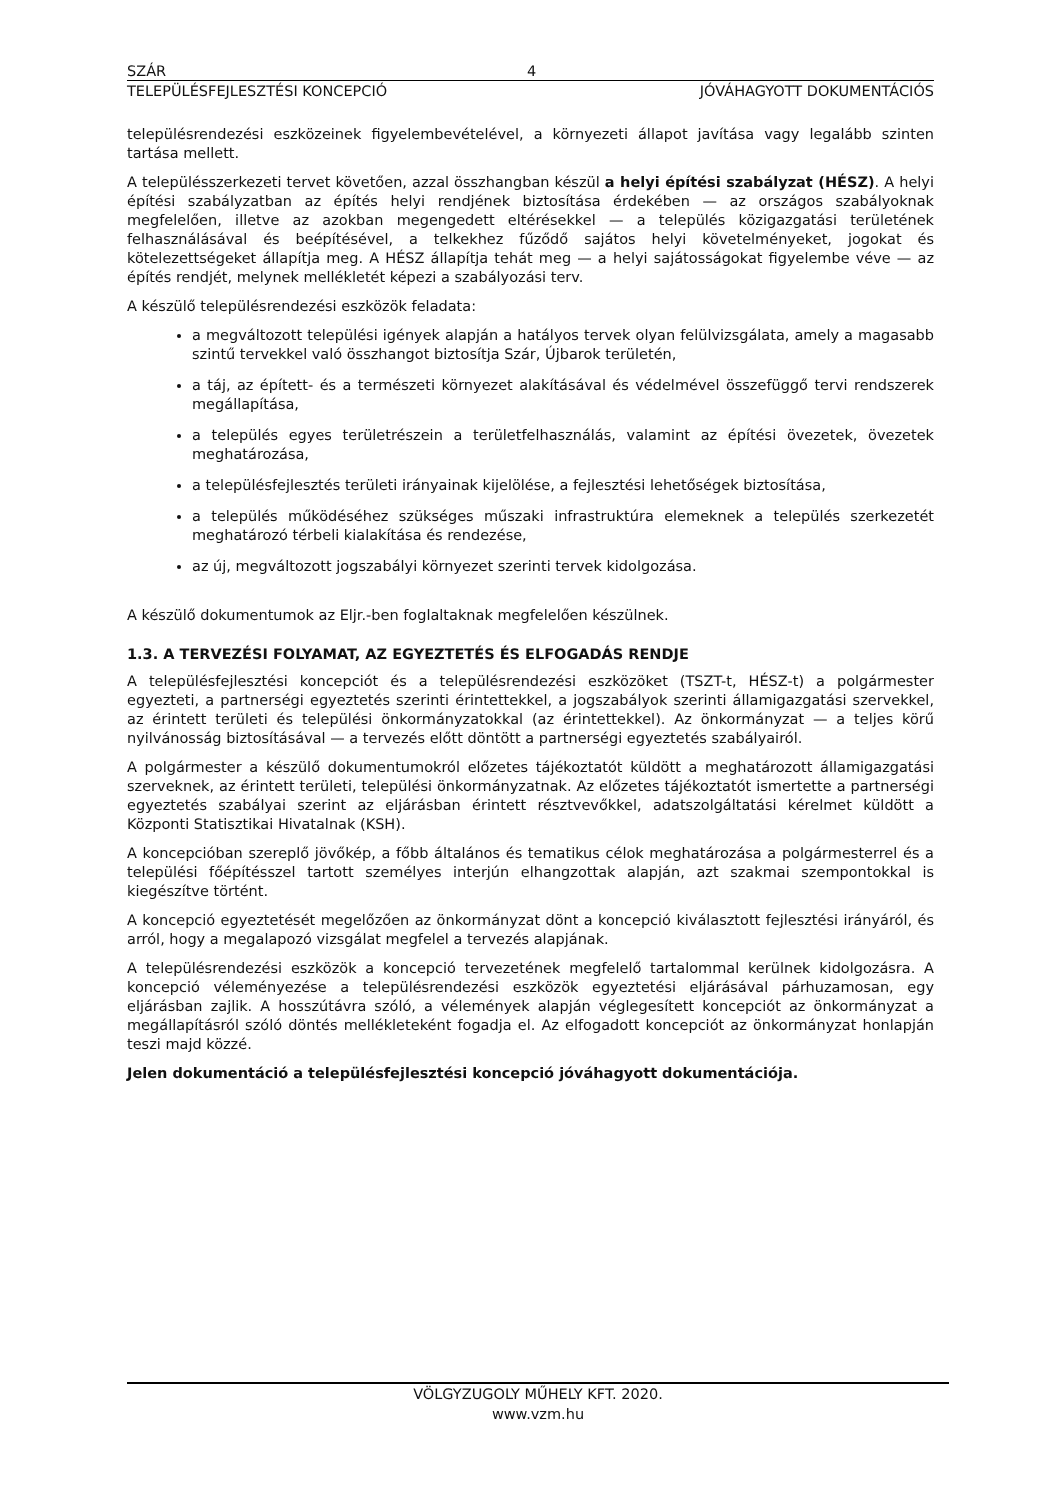SZÁR 4
TELEPÜLÉSFEJLESZTÉSI KONCEPCIÓ JÓVÁHAGYOTT DOKUMENTÁCIÓS
településrendezési eszközeinek figyelembevételével, a környezeti állapot javítása vagy legalább szinten tartása mellett.
A településszerkezeti tervet követően, azzal összhangban készül a helyi építési szabályzat (HÉSZ). A helyi építési szabályzatban az építés helyi rendjének biztosítása érdekében — az országos szabályoknak megfelelően, illetve az azokban megengedett eltérésekkel — a település közigazgatási területének felhasználásával és beépítésével, a telkekhez fűződő sajátos helyi követelményeket, jogokat és kötelezettségeket állapítja meg. A HÉSZ állapítja tehát meg — a helyi sajátosságokat figyelembe véve — az építés rendjét, melynek mellékletét képezi a szabályozási terv.
A készülő településrendezési eszközök feladata:
a megváltozott települési igények alapján a hatályos tervek olyan felülvizsgálata, amely a magasabb szintű tervekkel való összhangot biztosítja Szár, Újbarok területén,
a táj, az épített- és a természeti környezet alakításával és védelmével összefüggő tervi rendszerek megállapítása,
a település egyes területrészein a területfelhasználás, valamint az építési övezetek, övezetek meghatározása,
a településfejlesztés területi irányainak kijelölése, a fejlesztési lehetőségek biztosítása,
a település működéséhez szükséges műszaki infrastruktúra elemeknek a település szerkezetét meghatározó térbeli kialakítása és rendezése,
az új, megváltozott jogszabályi környezet szerinti tervek kidolgozása.
A készülő dokumentumok az Eljr.-ben foglaltaknak megfelelően készülnek.
1.3. A TERVEZÉSI FOLYAMAT, AZ EGYEZTETÉS ÉS ELFOGADÁS RENDJE
A településfejlesztési koncepciót és a településrendezési eszközöket (TSZT-t, HÉSZ-t) a polgármester egyezteti, a partnerségi egyeztetés szerinti érintettekkel, a jogszabályok szerinti államigazgatási szervekkel, az érintett területi és települési önkormányzatokkal (az érintettekkel). Az önkormányzat — a teljes körű nyilvánosság biztosításával — a tervezés előtt döntött a partnerségi egyeztetés szabályairól.
A polgármester a készülő dokumentumokról előzetes tájékoztatót küldött a meghatározott államigazgatási szerveknek, az érintett területi, települési önkormányzatnak. Az előzetes tájékoztatót ismertette a partnerségi egyeztetés szabályai szerint az eljárásban érintett résztvevőkkel, adatszolgáltatási kérelmet küldött a Központi Statisztikai Hivatalnak (KSH).
A koncepcióban szereplő jövőkép, a főbb általános és tematikus célok meghatározása a polgármesterrel és a települési főépítésszel tartott személyes interjún elhangzottak alapján, azt szakmai szempontokkal is kiegészítve történt.
A koncepció egyeztetését megelőzően az önkormányzat dönt a koncepció kiválasztott fejlesztési irányáról, és arról, hogy a megalapozó vizsgálat megfelel a tervezés alapjának.
A településrendezési eszközök a koncepció tervezetének megfelelő tartalommal kerülnek kidolgozásra. A koncepció véleményezése a településrendezési eszközök egyeztetési eljárásával párhuzamosan, egy eljárásban zajlik. A hosszútávra szóló, a vélemények alapján véglegesített koncepciót az önkormányzat a megállapításról szóló döntés mellékleteként fogadja el. Az elfogadott koncepciót az önkormányzat honlapján teszi majd közzé.
Jelen dokumentáció a településfejlesztési koncepció jóváhagyott dokumentációja.
VÖLGYZUGOLY MŰHELY KFT. 2020.
www.vzm.hu